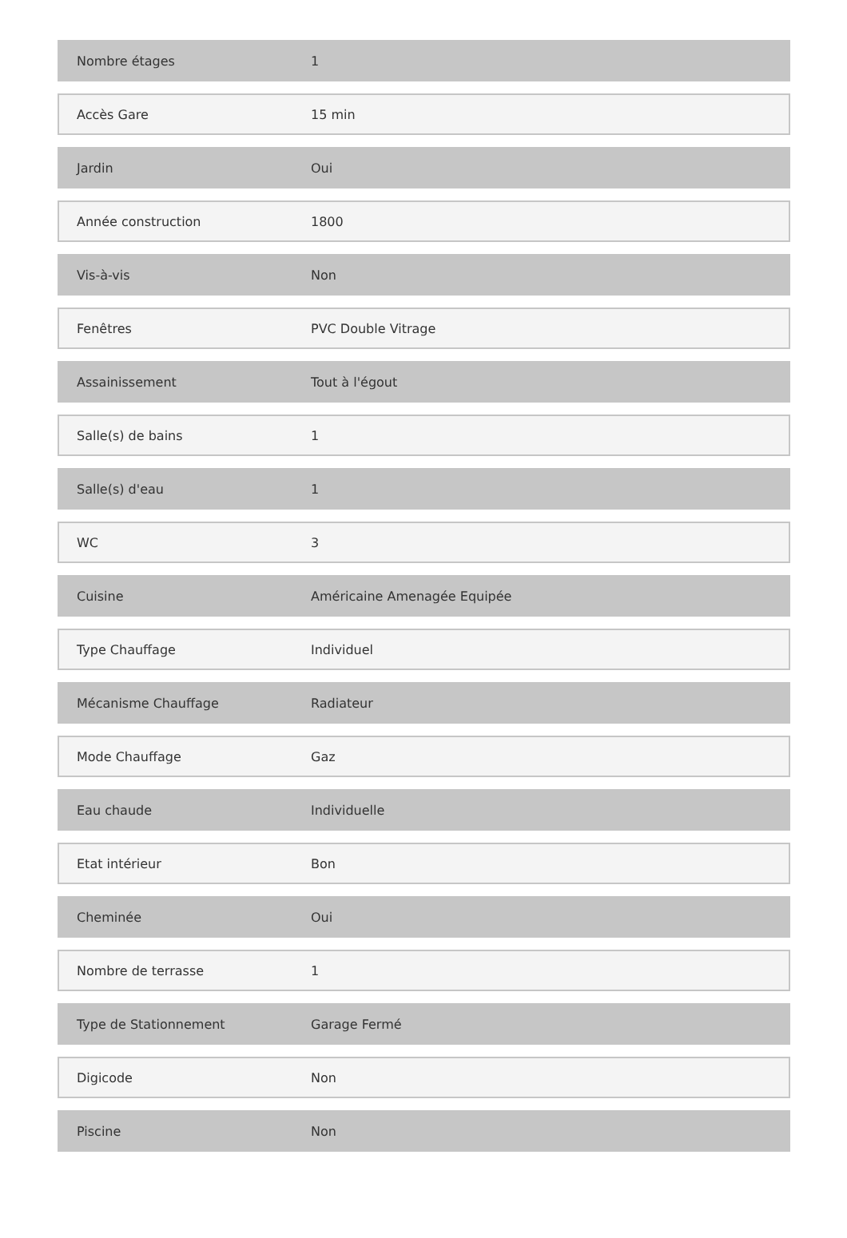| Nombre étages | 1 |
| Accès Gare | 15 min |
| Jardin | Oui |
| Année construction | 1800 |
| Vis-à-vis | Non |
| Fenêtres | PVC Double Vitrage |
| Assainissement | Tout à l'égout |
| Salle(s) de bains | 1 |
| Salle(s) d'eau | 1 |
| WC | 3 |
| Cuisine | Américaine Amenagée Equipée |
| Type Chauffage | Individuel |
| Mécanisme Chauffage | Radiateur |
| Mode Chauffage | Gaz |
| Eau chaude | Individuelle |
| Etat intérieur | Bon |
| Cheminée | Oui |
| Nombre de terrasse | 1 |
| Type de Stationnement | Garage Fermé |
| Digicode | Non |
| Piscine | Non |